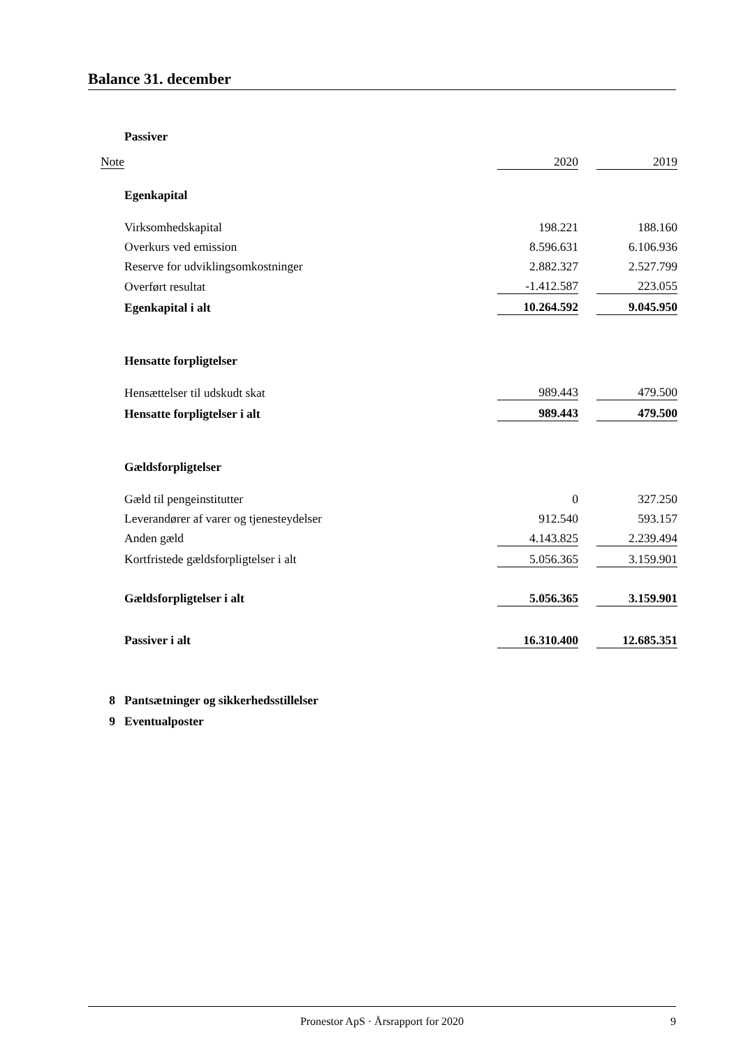Balance 31. december
| | Passiver | | | |
| Note | | 2020 | | 2019 |
| | Egenkapital | | | |
| | Virksomhedskapital | 198.221 | | 188.160 |
| | Overkurs ved emission | 8.596.631 | | 6.106.936 |
| | Reserve for udviklingsomkostninger | 2.882.327 | | 2.527.799 |
| | Overført resultat | -1.412.587 | | 223.055 |
| | Egenkapital i alt | 10.264.592 | | 9.045.950 |
| | Hensatte forpligtelser | | | |
| | Hensættelser til udskudt skat | 989.443 | | 479.500 |
| | Hensatte forpligtelser i alt | 989.443 | | 479.500 |
| | Gældsforpligtelser | | | |
| | Gæld til pengeinstitutter | 0 | | 327.250 |
| | Leverandører af varer og tjenesteydelser | 912.540 | | 593.157 |
| | Anden gæld | 4.143.825 | | 2.239.494 |
| | Kortfristede gældsforpligtelser i alt | 5.056.365 | | 3.159.901 |
| | Gældsforpligtelser i alt | 5.056.365 | | 3.159.901 |
| | Passiver i alt | 16.310.400 | | 12.685.351 |
| 8 | Pantsætninger og sikkerhedsstillelser | | | |
| 9 | Eventualposter | | | |
Pronestor ApS · Årsrapport for 2020 9